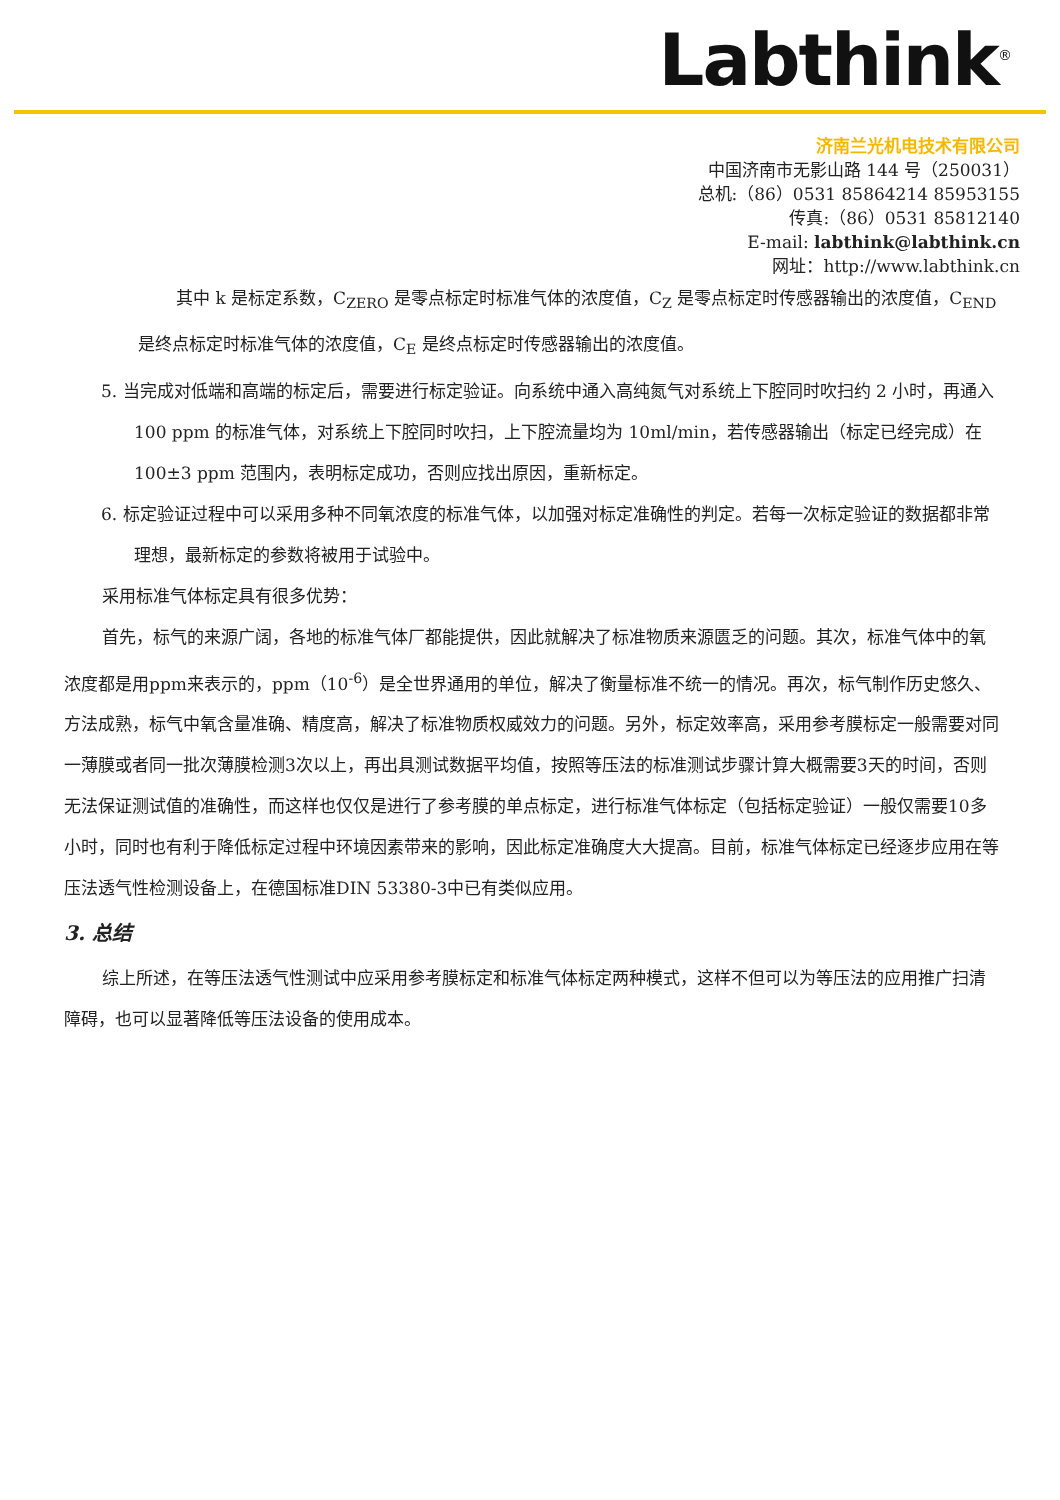Labthink<sup>®</sup>
济南兰光机电技术有限公司
中国济南市无影山路 144 号（250031）
总机:（86）0531 85864214 85953155
传真:（86）0531 85812140
E-mail: labthink@labthink.cn
网址：http://www.labthink.cn
其中 k 是标定系数，C<sub>ZERO</sub> 是零点标定时标准气体的浓度值，C<sub>Z</sub> 是零点标定时传感器输出的浓度值，C<sub>END</sub> 是终点标定时标准气体的浓度值，C<sub>E</sub> 是终点标定时传感器输出的浓度值。
5. 当完成对低端和高端的标定后，需要进行标定验证。向系统中通入高纯氮气对系统上下腔同时吹扫约 2 小时，再通入 100 ppm 的标准气体，对系统上下腔同时吹扫，上下腔流量均为 10ml/min，若传感器输出（标定已经完成）在 100±3 ppm 范围内，表明标定成功，否则应找出原因，重新标定。
6. 标定验证过程中可以采用多种不同氧浓度的标准气体，以加强对标定准确性的判定。若每一次标定验证的数据都非常理想，最新标定的参数将被用于试验中。
采用标准气体标定具有很多优势：
首先，标气的来源广阔，各地的标准气体厂都能提供，因此就解决了标准物质来源匮乏的问题。其次，标准气体中的氧浓度都是用ppm来表示的，ppm（10<sup>-6</sup>）是全世界通用的单位，解决了衡量标准不统一的情况。再次，标气制作历史悠久、方法成熟，标气中氧含量准确、精度高，解决了标准物质权威效力的问题。另外，标定效率高，采用参考膜标定一般需要对同一薄膜或者同一批次薄膜检测3次以上，再出具测试数据平均值，按照等压法的标准测试步骤计算大概需要3天的时间，否则无法保证测试值的准确性，而这样也仅仅是进行了参考膜的单点标定，进行标准气体标定（包括标定验证）一般仅需要10多小时，同时也有利于降低标定过程中环境因素带来的影响，因此标定准确度大大提高。目前，标准气体标定已经逐步应用在等压法透气性检测设备上，在德国标准DIN 53380-3中已有类似应用。
3. 总结
综上所述，在等压法透气性测试中应采用参考膜标定和标准气体标定两种模式，这样不但可以为等压法的应用推广扫清障碍，也可以显著降低等压法设备的使用成本。